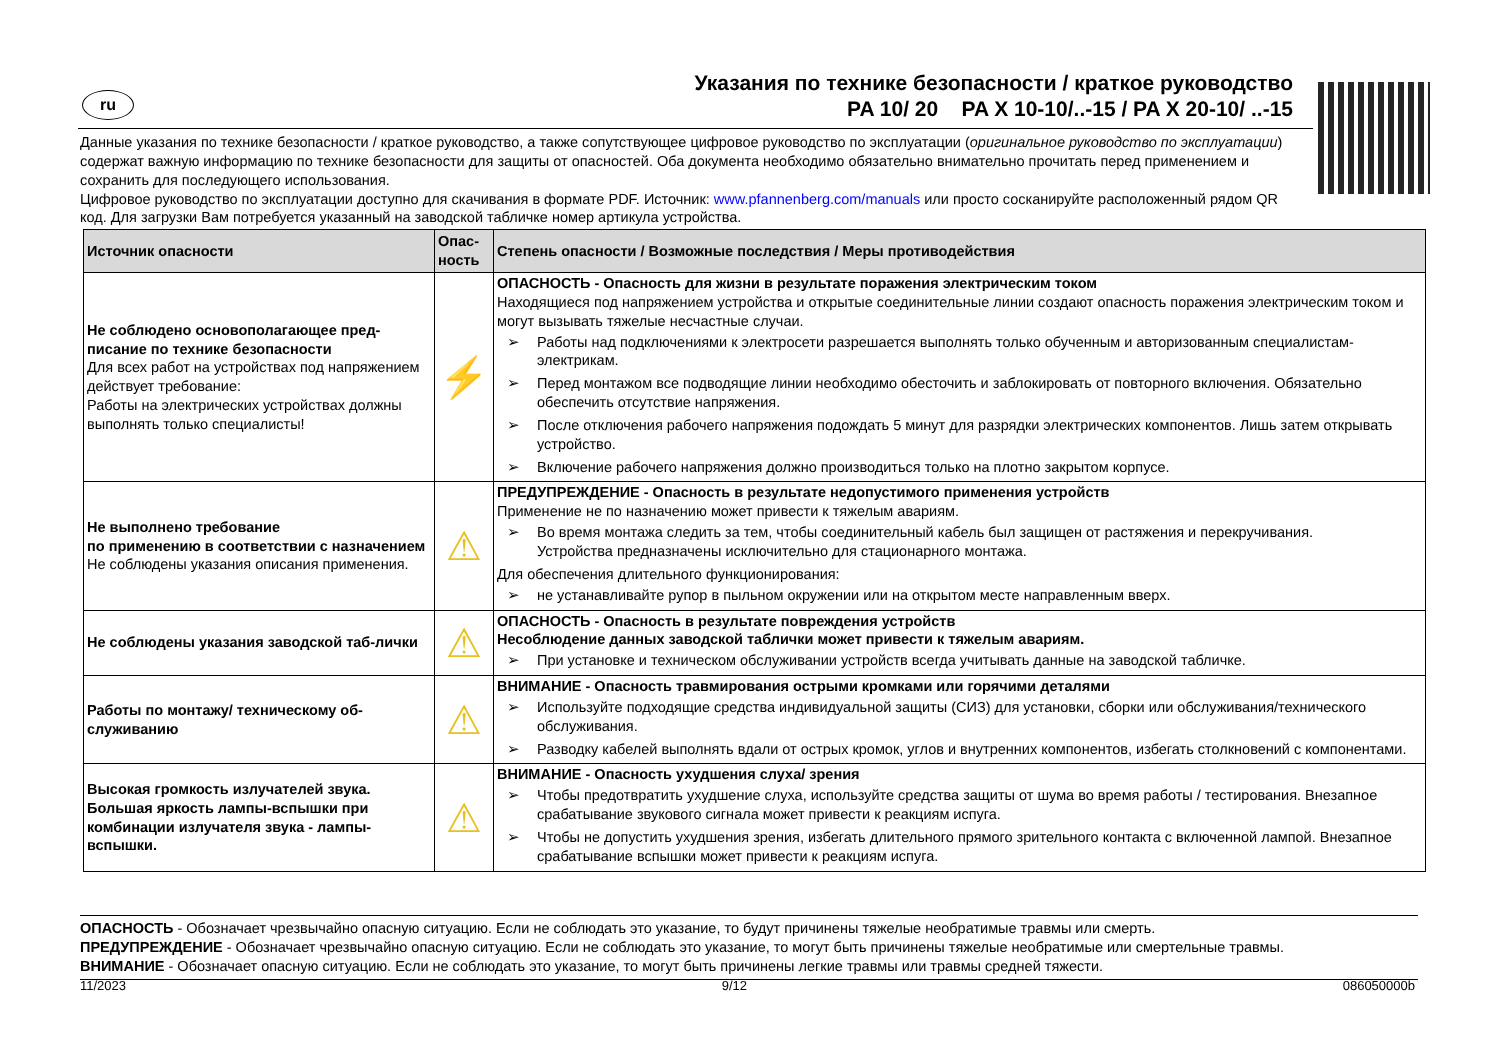ru
Указания по технике безопасности / краткое руководство
PA 10/ 20 PA X 10-10/..-15 / PA X 20-10/ ..-15
Данные указания по технике безопасности / краткое руководство, а также сопутствующее цифровое руководство по эксплуатации (оригинальное руководство по эксплуатации) содержат важную информацию по технике безопасности для защиты от опасностей. Оба документа необходимо обязательно внимательно прочитать перед применением и сохранить для последующего использования.
Цифровое руководство по эксплуатации доступно для скачивания в формате PDF. Источник: www.pfannenberg.com/manuals или просто сосканируйте расположенный рядом QR код. Для загрузки Вам потребуется указанный на заводской табличке номер артикула устройства.
| Источник опасности | Опас- ность | Степень опасности / Возможные последствия / Меры противодействия |
| --- | --- | --- |
| Не соблюдено основополагающее пред-писание по технике безопасности Для всех работ на устройствах под напряжением действует требование: Работы на электрических устройствах должны выполнять только специалисты! | ⚡ | ОПАСНОСТЬ - Опасность для жизни в результате поражения электрическим током Находящиеся под напряжением устройства и открытые соединительные линии создают опасность поражения электрическим током и могут вызывать тяжелые несчастные случаи. ➢ Работы над подключениями к электросети разрешается выполнять только обученным и авторизованным специалистам-электрикам. ➢ Перед монтажом все подводящие линии необходимо обесточить и заблокировать от повторного включения. Обязательно обеспечить отсутствие напряжения. ➢ После отключения рабочего напряжения подождать 5 минут для разрядки электрических компонентов. Лишь затем открывать устройство. ➢ Включение рабочего напряжения должно производиться только на плотно закрытом корпусе. |
| Не выполнено требование по применению в соответствии с назначением Не соблюдены указания описания применения. | ⚠ | ПРЕДУПРЕЖДЕНИЕ - Опасность в результате недопустимого применения устройств Применение не по назначению может привести к тяжелым авариям. ➢ Во время монтажа следить за тем, чтобы соединительный кабель был защищен от растяжения и перекручивания. Устройства предназначены исключительно для стационарного монтажа. Для обеспечения длительного функционирования: ➢ не устанавливайте рупор в пыльном окружении или на открытом месте направленным вверх. |
| Не соблюдены указания заводской таб-лички | ⚠ | ОПАСНОСТЬ - Опасность в результате повреждения устройств Несоблюдение данных заводской таблички может привести к тяжелым авариям. ➢ При установке и техническом обслуживании устройств всегда учитывать данные на заводской табличке. |
| Работы по монтажу/ техническому об-служиванию | ⚠ | ВНИМАНИЕ - Опасность травмирования острыми кромками или горячими деталями ➢ Используйте подходящие средства индивидуальной защиты (СИЗ) для установки, сборки или обслуживания/технического обслуживания. ➢ Разводку кабелей выполнять вдали от острых кромок, углов и внутренних компонентов, избегать столкновений с компонентами. |
| Высокая громкость излучателей звука. Большая яркость лампы-вспышки при комбинации излучателя звука - лампы-вспышки. | ⚠ | ВНИМАНИЕ - Опасность ухудшения слуха/ зрения ➢ Чтобы предотвратить ухудшение слуха, используйте средства защиты от шума во время работы / тестирования. Внезапное срабатывание звукового сигнала может привести к реакциям испуга. ➢ Чтобы не допустить ухудшения зрения, избегать длительного прямого зрительного контакта с включенной лампой. Внезапное срабатывание вспышки может привести к реакциям испуга. |
ОПАСНОСТЬ - Обозначает чрезвычайно опасную ситуацию. Если не соблюдать это указание, то будут причинены тяжелые необратимые травмы или смерть.
ПРЕДУПРЕЖДЕНИЕ - Обозначает чрезвычайно опасную ситуацию. Если не соблюдать это указание, то могут быть причинены тяжелые необратимые или смертельные травмы.
ВНИМАНИЕ - Обозначает опасную ситуацию. Если не соблюдать это указание, то могут быть причинены легкие травмы или травмы средней тяжести.
11/2023 9/12 086050000b